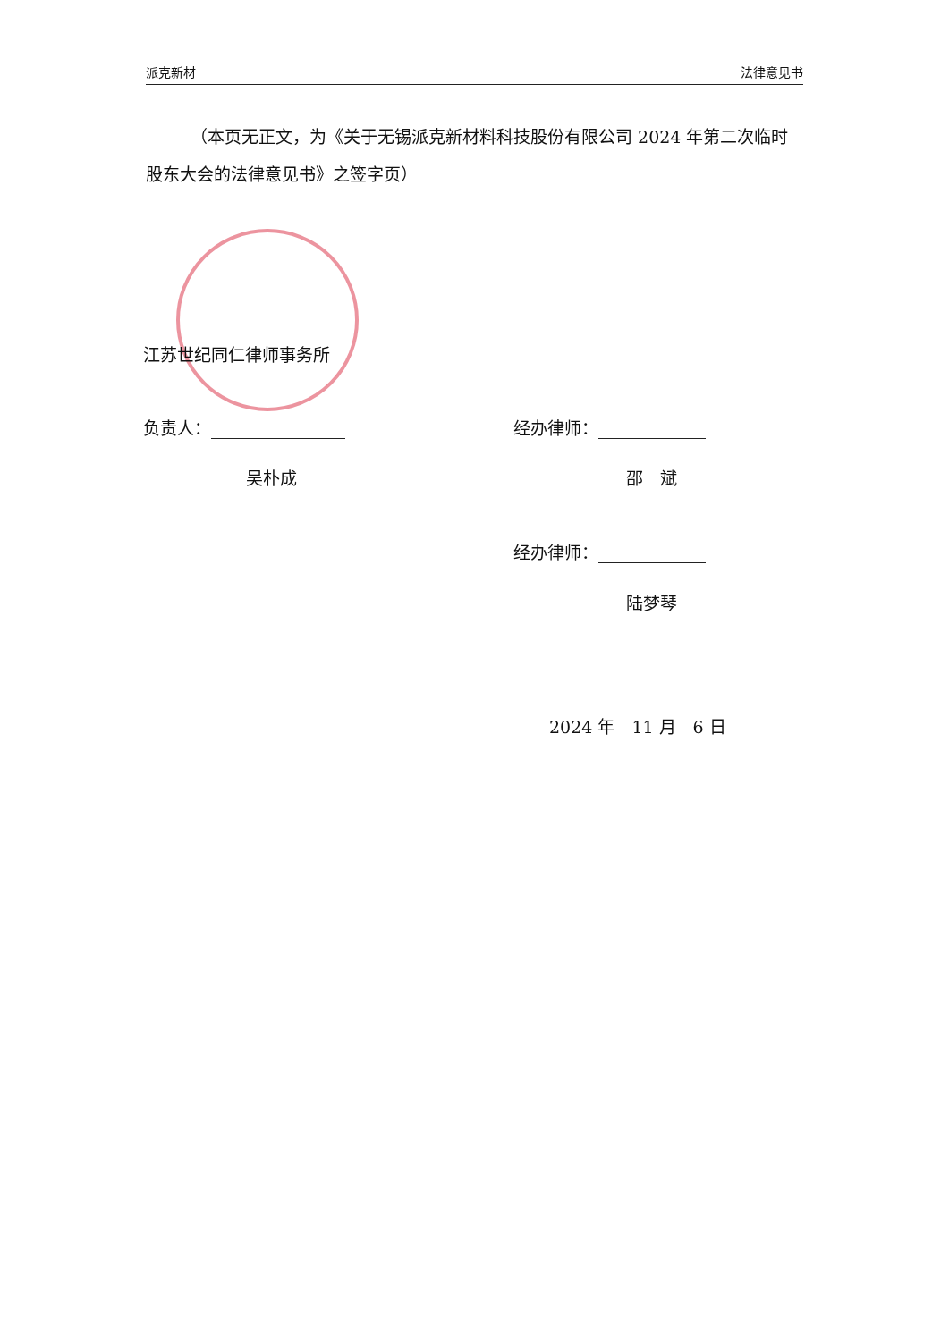派克新材 法律意见书
（本页无正文，为《关于无锡派克新材料科技股份有限公司 2024 年第二次临时股东大会的法律意见书》之签字页）
江苏世纪同仁律师事务所
负责人： 经办律师：
吴朴成 邵　斌
经办律师：
陆梦琴
2024 年　11 月　6 日